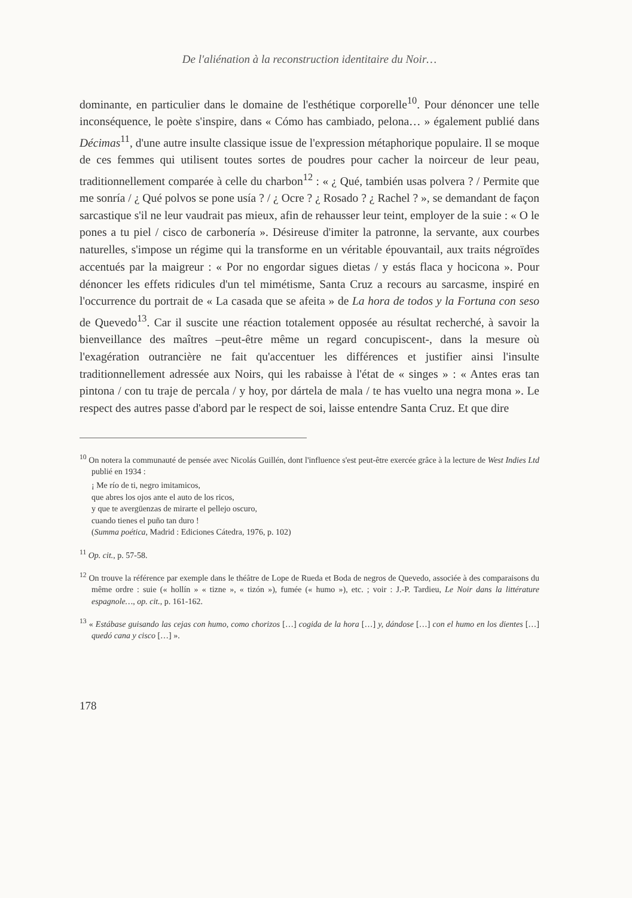De l'aliénation à la reconstruction identitaire du Noir…
dominante, en particulier dans le domaine de l'esthétique corporelle<sup>10</sup>. Pour dénoncer une telle inconséquence, le poète s'inspire, dans « Cómo has cambiado, pelona… » également publié dans Décimas<sup>11</sup>, d'une autre insulte classique issue de l'expression métaphorique populaire. Il se moque de ces femmes qui utilisent toutes sortes de poudres pour cacher la noirceur de leur peau, traditionnellement comparée à celle du charbon<sup>12</sup> : « ¿ Qué, también usas polvera ? / Permite que me sonría / ¿ Qué polvos se pone usía ? / ¿ Ocre ? ¿ Rosado ? ¿ Rachel ? », se demandant de façon sarcastique s'il ne leur vaudrait pas mieux, afin de rehausser leur teint, employer de la suie : « O le pones a tu piel / cisco de carbonería ». Désireuse d'imiter la patronne, la servante, aux courbes naturelles, s'impose un régime qui la transforme en un véritable épouvantail, aux traits négroïdes accentués par la maigreur : « Por no engordar sigues dietas / y estás flaca y hocicona ». Pour dénoncer les effets ridicules d'un tel mimétisme, Santa Cruz a recours au sarcasme, inspiré en l'occurrence du portrait de « La casada que se afeita » de La hora de todos y la Fortuna con seso de Quevedo<sup>13</sup>. Car il suscite une réaction totalement opposée au résultat recherché, à savoir la bienveillance des maîtres –peut-être même un regard concupiscent-, dans la mesure où l'exagération outrancière ne fait qu'accentuer les différences et justifier ainsi l'insulte traditionnellement adressée aux Noirs, qui les rabaisse à l'état de « singes » : « Antes eras tan pintona / con tu traje de percala / y hoy, por dártela de mala / te has vuelto una negra mona ». Le respect des autres passe d'abord par le respect de soi, laisse entendre Santa Cruz. Et que dire
<sup>10</sup> On notera la communauté de pensée avec Nicolás Guillén, dont l'influence s'est peut-être exercée grâce à la lecture de West Indies Ltd publié en 1934 :
¡ Me río de ti, negro imitamicos,
que abres los ojos ante el auto de los ricos,
y que te avergüenzas de mirarte el pellejo oscuro,
cuando tienes el puño tan duro !
(Summa poética, Madrid : Ediciones Cátedra, 1976, p. 102)
<sup>11</sup> Op. cit., p. 57-58.
<sup>12</sup> On trouve la référence par exemple dans le théâtre de Lope de Rueda et Boda de negros de Quevedo, associée à des comparaisons du même ordre : suie (« hollín » « tizne », « tizón »), fumée (« humo »), etc. ; voir : J.-P. Tardieu, Le Noir dans la littérature espagnole…, op. cit., p. 161-162.
<sup>13</sup> « Estábase guisando las cejas con humo, como chorizos […] cogida de la hora […] y, dándose […] con el humo en los dientes […] quedó cana y cisco […] ».
178